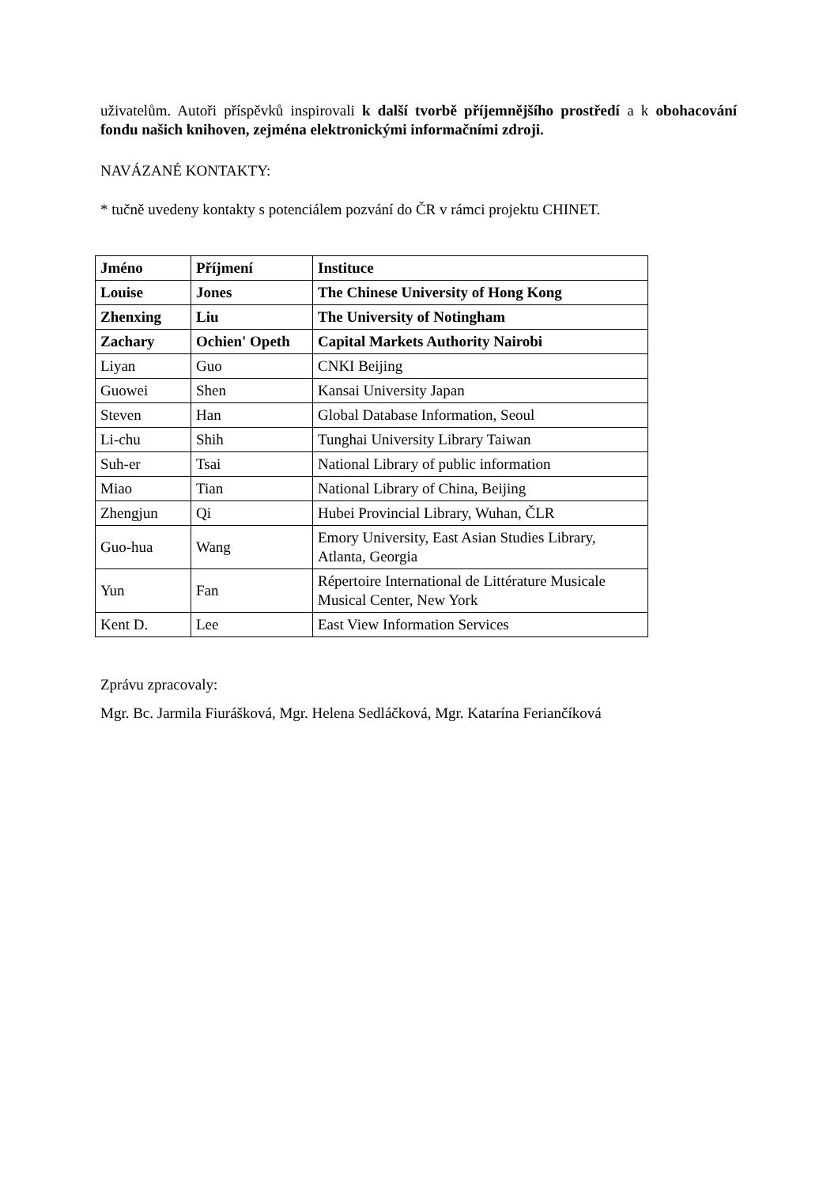uživatelům. Autoři příspěvků inspirovali k další tvorbě příjemnějšího prostředí a k obohacování fondu našich knihoven, zejména elektronickými informačními zdroji.
NAVÁZANÉ KONTAKTY:
* tučně uvedeny kontakty s potenciálem pozvání do ČR v rámci projektu CHINET.
| Jméno | Příjmení | Instituce |
| Louise | Jones | The Chinese University of Hong Kong |
| Zhenxing | Liu | The University of Notingham |
| Zachary | Ochien' Opeth | Capital Markets Authority Nairobi |
| Liyan | Guo | CNKI Beijing |
| Guowei | Shen | Kansai University Japan |
| Steven | Han | Global Database Information, Seoul |
| Li-chu | Shih | Tunghai University Library Taiwan |
| Suh-er | Tsai | National Library of public information |
| Miao | Tian | National Library of China, Beijing |
| Zhengjun | Qi | Hubei Provincial Library, Wuhan, ČLR |
| Guo-hua | Wang | Emory University, East Asian Studies Library, Atlanta, Georgia |
| Yun | Fan | Répertoire International de Littérature Musicale Musical Center, New York |
| Kent D. | Lee | East View Information Services |
Zprávu zpracovaly:
Mgr. Bc. Jarmila Fiurášková, Mgr. Helena Sedláčková, Mgr. Katarína Feriančíková